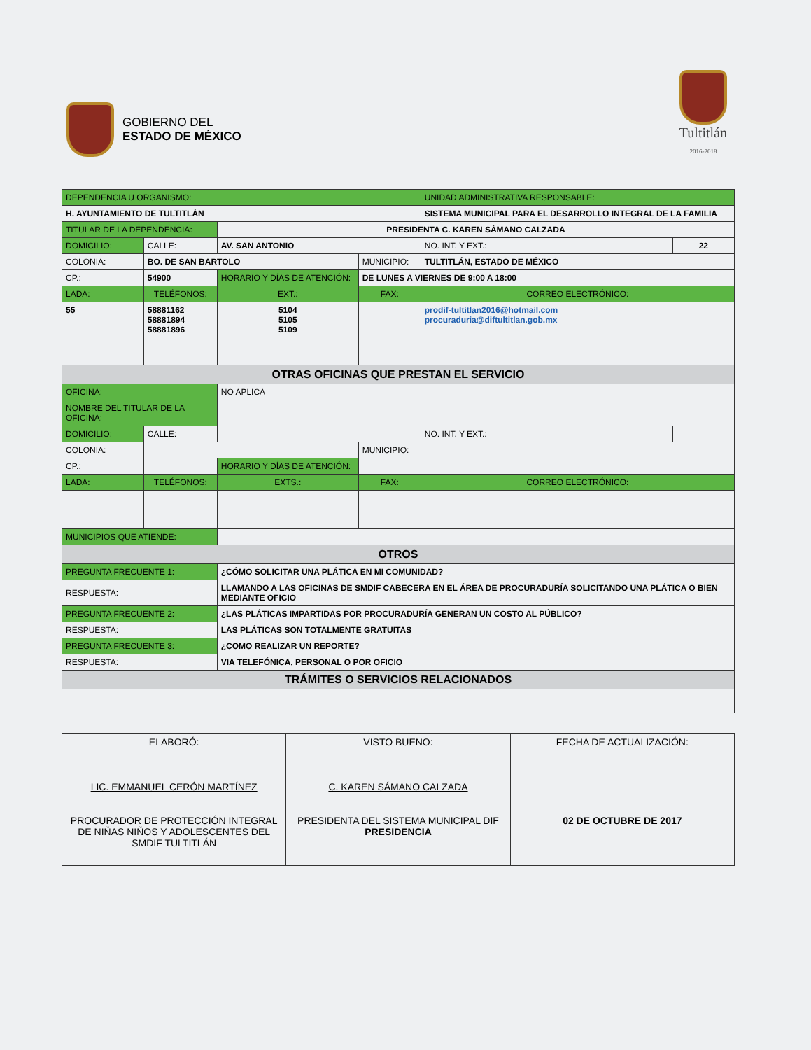GOBIERNO DEL
ESTADO DE MÉXICO
Tultitlán
2016-2018
| DEPENDENCIA U ORGANISMO: | | | | | | | UNIDAD ADMINISTRATIVA RESPONSABLE: | | |
| H. AYUNTAMIENTO DE TULTITLÁN | | | | | | | SISTEMA MUNICIPAL PARA EL DESARROLLO INTEGRAL DE LA FAMILIA | | |
| TITULAR DE LA DEPENDENCIA: | | | | PRESIDENTA C. KAREN SÁMANO CALZADA | | | | | |
| DOMICILIO: | CALLE: | AV. SAN ANTONIO | | | | | | NO. INT. Y EXT.: | 22 |
| COLONIA: | BO. DE SAN BARTOLO | | | | MUNICIPIO: | TULTITLÁN, ESTADO DE MÉXICO | | | |
| CP.: | 54900 | | HORARIO Y DÍAS DE ATENCIÓN: | | DE LUNES A VIERNES DE 9:00 A 18:00 | | | | |
| LADA: | TELÉFONOS: | | | EXT.: | FAX: | | CORREO ELECTRÓNICO: | | |
| 55 | 58881162 58881894 58881896 | | | 5104 5105 5109 | | | prodif-tultitlan2016@hotmail.com procuraduria@diftultitlan.gob.mx | | |
| OTRAS OFICINAS QUE PRESTAN EL SERVICIO | | | | | | | | | |
| OFICINA: | | NO APLICA | | | | | | | |
| NOMBRE DEL TITULAR DE LA OFICINA: | | | | | | | | | |
| DOMICILIO: | CALLE: | | | | | | | NO. INT. Y EXT.: | |
| COLONIA: | | | | | MUNICIPIO: | | | | |
| CP.: | | | HORARIO Y DÍAS DE ATENCIÓN: | | | | | | |
| LADA: | TELÉFONOS: | | | EXTS.: | FAX: | | CORREO ELECTRÓNICO: | | |
| MUNICIPIOS QUE ATIENDE: | | | | | | | | | |
| OTROS | | | | | | | | | |
| PREGUNTA FRECUENTE 1: | | | ¿CÓMO SOLICITAR UNA PLÁTICA EN MI COMUNIDAD? | | | | | | |
| RESPUESTA: | | | LLAMANDO A LAS OFICINAS DE SMDIF CABECERA EN EL ÁREA DE PROCURADURÍA SOLICITANDO UNA PLÁTICA O BIEN MEDIANTE OFICIO | | | | | | |
| PREGUNTA FRECUENTE 2: | | | ¿LAS PLÁTICAS IMPARTIDAS POR PROCURADURÍA GENERAN UN COSTO AL PÚBLICO? | | | | | | |
| RESPUESTA: | | | LAS PLÁTICAS SON TOTALMENTE GRATUITAS | | | | | | |
| PREGUNTA FRECUENTE 3: | | | ¿COMO REALIZAR UN REPORTE? | | | | | | |
| RESPUESTA: | | | VIA TELEFÓNICA, PERSONAL O POR OFICIO | | | | | | |
| TRÁMITES O SERVICIOS RELACIONADOS | | | | | | | | | |
| ELABORÓ: LIC. EMMANUEL CERÓN MARTÍNEZ PROCURADOR DE PROTECCIÓN INTEGRAL DE NIÑAS NIÑOS Y ADOLESCENTES DEL SMDIF TULTITLÁN | VISTO BUENO: C. KAREN SÁMANO CALZADA PRESIDENTA DEL SISTEMA MUNICIPAL DIF PRESIDENCIA | FECHA DE ACTUALIZACIÓN: 02 DE OCTUBRE DE 2017 |